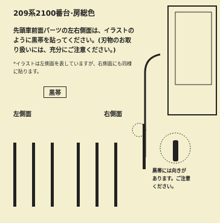209系2100番台·房総色
先頭車前面パーツの左右側面は、イラストのように黒帯を貼ってください。(刃物のお取り扱いには、充分にご注意ください。)
*イラストは左側面を表していますが、右側面にも同様に貼ります。
黒帯
左側面 右側面
黒帯には向きが
あります。ご注意
ください。